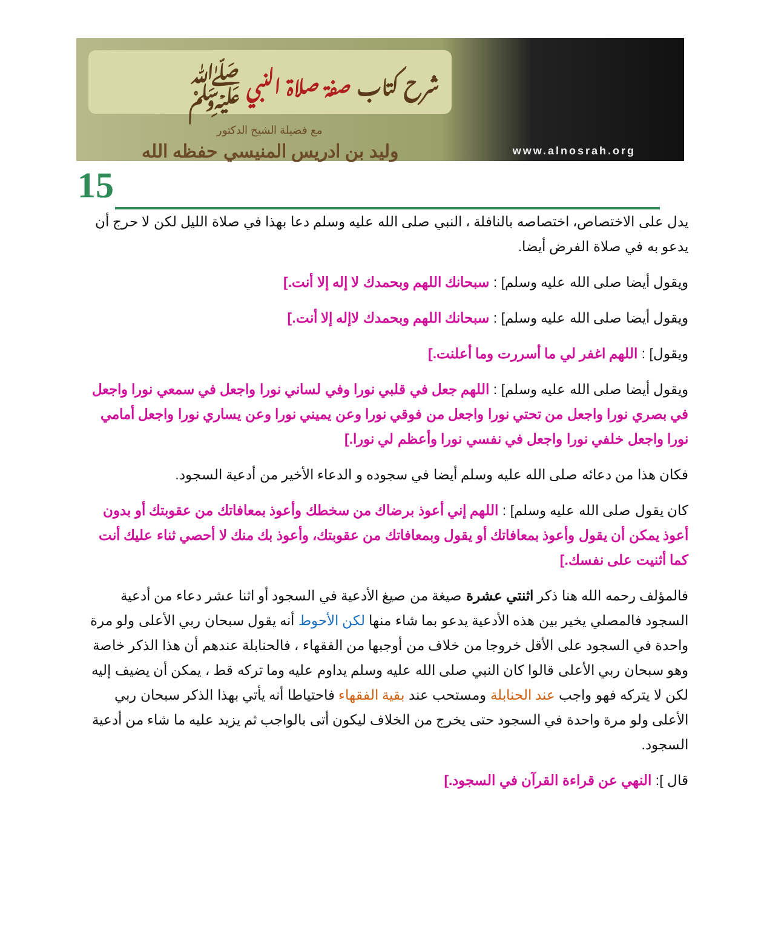شرح كتاب صفة صلاة النبي ﷺ
مع فضيلة الشيخ الدكتور
وليد بن ادريس المنيسي حفظه الله
www.alnosrah.org
15
يدل على الاختصاص، اختصاصه بالنافلة ، النبي صلى الله عليه وسلم دعا بهذا في صلاة الليل لكن لا حرج أن يدعو به في صلاة الفرض أيضا.
ويقول أيضا صلى الله عليه وسلم] : سبحانك اللهم وبحمدك لا إله إلا أنت.]
ويقول أيضا صلى الله عليه وسلم] : سبحانك اللهم وبحمدك لاإله إلا أنت.]
ويقول] : اللهم اغفر لي ما أسررت وما أعلنت.]
ويقول أيضا صلى الله عليه وسلم] : اللهم جعل في قلبي نورا وفي لساني نورا واجعل في سمعي نورا واجعل في بصري نورا واجعل من تحتي نورا واجعل من فوقي نورا وعن يميني نورا وعن يساري نورا واجعل أمامي نورا واجعل خلفي نورا واجعل في نفسي نورا وأعظم لي نورا.]
فكان هذا من دعائه صلى الله عليه وسلم أيضا في سجوده و الدعاء الأخير من أدعية السجود.
كان يقول صلى الله عليه وسلم] : اللهم إني أعوذ برضاك من سخطك وأعوذ بمعافاتك من عقوبتك أو بدون أعوذ يمكن أن يقول وأعوذ بمعافاتك أو يقول وبمعافاتك من عقوبتك، وأعوذ بك منك لا أحصي ثناء عليك أنت كما أثنيت على نفسك.]
فالمؤلف رحمه الله هنا ذكر اثنتي عشرة صيغة من صيغ الأدعية في السجود أو اثنا عشر دعاء من أدعية السجود فالمصلي يخير بين هذه الأدعية يدعو بما شاء منها لكن الأحوط أنه يقول سبحان ربي الأعلى ولو مرة واحدة في السجود على الأقل خروجا من خلاف من أوجبها من الفقهاء ، فالحنابلة عندهم أن هذا الذكر خاصة وهو سبحان ربي الأعلى قالوا كان النبي صلى الله عليه وسلم يداوم عليه وما تركه قط ، يمكن أن يضيف إليه لكن لا يتركه فهو واجب عند الحنابلة ومستحب عند بقية الفقهاء فاحتياطا أنه يأتي بهذا الذكر سبحان ربي الأعلى ولو مرة واحدة في السجود حتى يخرج من الخلاف ليكون أتى بالواجب ثم يزيد عليه ما شاء من أدعية السجود.
قال ]: النهي عن قراءة القرآن في السجود.]